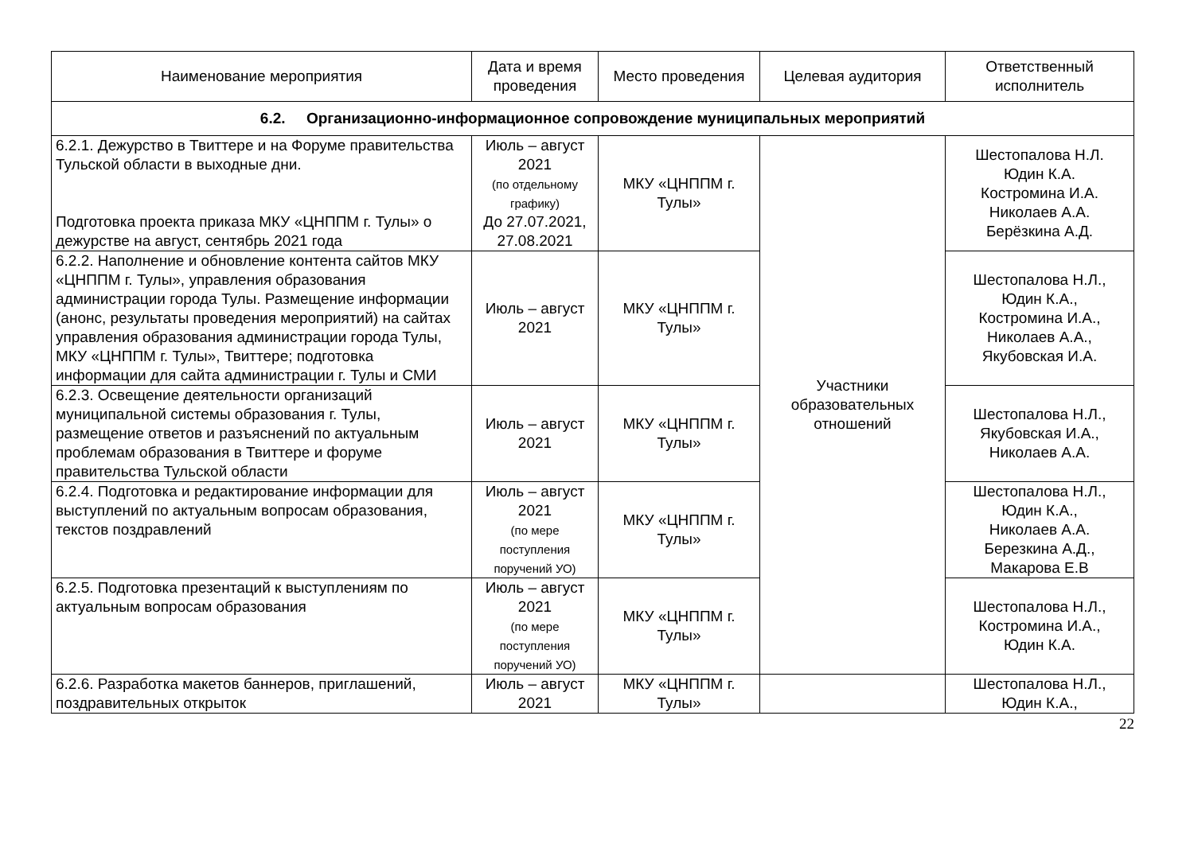| Наименование мероприятия | Дата и время проведения | Место проведения | Целевая аудитория | Ответственный исполнитель |
| --- | --- | --- | --- | --- |
| 6.2. Организационно-информационное сопровождение муниципальных мероприятий | | | | |
| 6.2.1. Дежурство в Твиттере и на Форуме правительства Тульской области в выходные дни. Подготовка проекта приказа МКУ «ЦНППМ г. Тулы» о дежурстве на август, сентябрь 2021 года | Июль – август 2021 (по отдельному графику) До 27.07.2021, 27.08.2021 | МКУ «ЦНППМ г. Тулы» | Участники образовательных отношений | Шестопалова Н.Л. Юдин К.А. Костромина И.А. Николаев А.А. Берёзкина А.Д. |
| 6.2.2. Наполнение и обновление контента сайтов МКУ «ЦНППМ г. Тулы», управления образования администрации города Тулы. Размещение информации (анонс, результаты проведения мероприятий) на сайтах управления образования администрации города Тулы, МКУ «ЦНППМ г. Тулы», Твиттере; подготовка информации для сайта администрации г. Тулы и СМИ | Июль – август 2021 | МКУ «ЦНППМ г. Тулы» | | Шестопалова Н.Л., Юдин К.А., Костромина И.А., Николаев А.А., Якубовская И.А. |
| 6.2.3. Освещение деятельности организаций муниципальной системы образования г. Тулы, размещение ответов и разъяснений по актуальным проблемам образования в Твиттере и форуме правительства Тульской области | Июль – август 2021 | МКУ «ЦНППМ г. Тулы» | | Шестопалова Н.Л., Якубовская И.А., Николаев А.А. |
| 6.2.4. Подготовка и редактирование информации для выступлений по актуальным вопросам образования, текстов поздравлений | Июль – август 2021 (по мере поступления поручений УО) | МКУ «ЦНППМ г. Тулы» | | Шестопалова Н.Л., Юдин К.А., Николаев А.А. Березкина А.Д., Макарова Е.В |
| 6.2.5. Подготовка презентаций к выступлениям по актуальным вопросам образования | Июль – август 2021 (по мере поступления поручений УО) | МКУ «ЦНППМ г. Тулы» | | Шестопалова Н.Л., Костромина И.А., Юдин К.А. |
| 6.2.6. Разработка макетов баннеров, приглашений, поздравительных открыток | Июль – август 2021 | МКУ «ЦНППМ г. Тулы» | | Шестопалова Н.Л., Юдин К.А., |
22